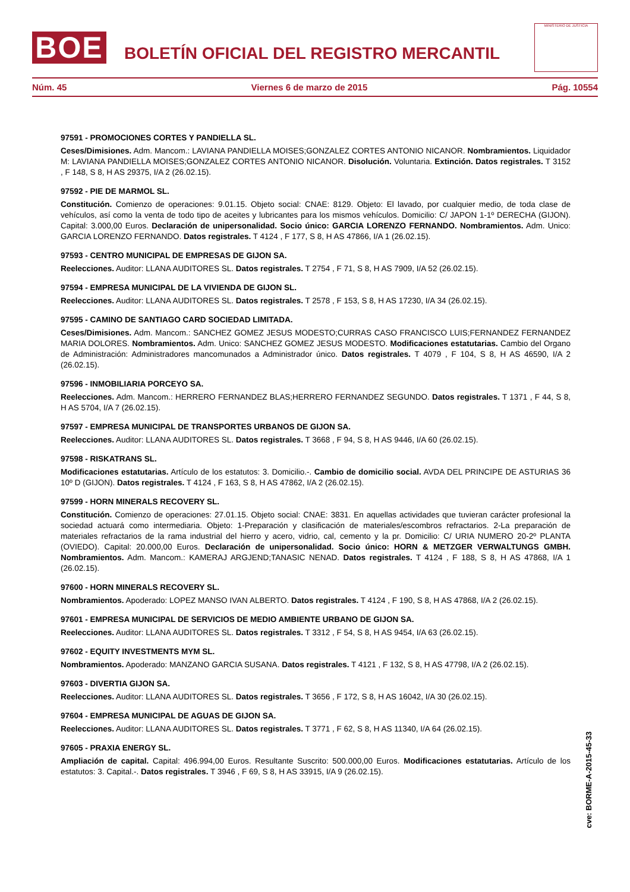BOE
BOLETÍN OFICIAL DEL REGISTRO MERCANTIL
MINISTERIO DE JUSTICIA
Núm. 45 Viernes 6 de marzo de 2015 Pág. 10554
97591 - PROMOCIONES CORTES Y PANDIELLA SL.
Ceses/Dimisiones. Adm. Mancom.: LAVIANA PANDIELLA MOISES;GONZALEZ CORTES ANTONIO NICANOR. Nombramientos. Liquidador M: LAVIANA PANDIELLA MOISES;GONZALEZ CORTES ANTONIO NICANOR. Disolución. Voluntaria. Extinción. Datos registrales. T 3152 , F 148, S 8, H AS 29375, I/A 2 (26.02.15).
97592 - PIE DE MARMOL SL.
Constitución. Comienzo de operaciones: 9.01.15. Objeto social: CNAE: 8129. Objeto: El lavado, por cualquier medio, de toda clase de vehículos, así como la venta de todo tipo de aceites y lubricantes para los mismos vehículos. Domicilio: C/ JAPON 1-1º DERECHA (GIJON). Capital: 3.000,00 Euros. Declaración de unipersonalidad. Socio único: GARCIA LORENZO FERNANDO. Nombramientos. Adm. Unico: GARCIA LORENZO FERNANDO. Datos registrales. T 4124 , F 177, S 8, H AS 47866, I/A 1 (26.02.15).
97593 - CENTRO MUNICIPAL DE EMPRESAS DE GIJON SA.
Reelecciones. Auditor: LLANA AUDITORES SL. Datos registrales. T 2754 , F 71, S 8, H AS 7909, I/A 52 (26.02.15).
97594 - EMPRESA MUNICIPAL DE LA VIVIENDA DE GIJON SL.
Reelecciones. Auditor: LLANA AUDITORES SL. Datos registrales. T 2578 , F 153, S 8, H AS 17230, I/A 34 (26.02.15).
97595 - CAMINO DE SANTIAGO CARD SOCIEDAD LIMITADA.
Ceses/Dimisiones. Adm. Mancom.: SANCHEZ GOMEZ JESUS MODESTO;CURRAS CASO FRANCISCO LUIS;FERNANDEZ FERNANDEZ MARIA DOLORES. Nombramientos. Adm. Unico: SANCHEZ GOMEZ JESUS MODESTO. Modificaciones estatutarias. Cambio del Organo de Administración: Administradores mancomunados a Administrador único. Datos registrales. T 4079 , F 104, S 8, H AS 46590, I/A 2 (26.02.15).
97596 - INMOBILIARIA PORCEYO SA.
Reelecciones. Adm. Mancom.: HERRERO FERNANDEZ BLAS;HERRERO FERNANDEZ SEGUNDO. Datos registrales. T 1371 , F 44, S 8, H AS 5704, I/A 7 (26.02.15).
97597 - EMPRESA MUNICIPAL DE TRANSPORTES URBANOS DE GIJON SA.
Reelecciones. Auditor: LLANA AUDITORES SL. Datos registrales. T 3668 , F 94, S 8, H AS 9446, I/A 60 (26.02.15).
97598 - RISKATRANS SL.
Modificaciones estatutarias. Artículo de los estatutos: 3. Domicilio.-. Cambio de domicilio social. AVDA DEL PRINCIPE DE ASTURIAS 36 10º D (GIJON). Datos registrales. T 4124 , F 163, S 8, H AS 47862, I/A 2 (26.02.15).
97599 - HORN MINERALS RECOVERY SL.
Constitución. Comienzo de operaciones: 27.01.15. Objeto social: CNAE: 3831. En aquellas actividades que tuvieran carácter profesional la sociedad actuará como intermediaria. Objeto: 1-Preparación y clasificación de materiales/escombros refractarios. 2-La preparación de materiales refractarios de la rama industrial del hierro y acero, vidrio, cal, cemento y la pr. Domicilio: C/ URIA NUMERO 20-2º PLANTA (OVIEDO). Capital: 20.000,00 Euros. Declaración de unipersonalidad. Socio único: HORN & METZGER VERWALTUNGS GMBH. Nombramientos. Adm. Mancom.: KAMERAJ ARGJEND;TANASIC NENAD. Datos registrales. T 4124 , F 188, S 8, H AS 47868, I/A 1 (26.02.15).
97600 - HORN MINERALS RECOVERY SL.
Nombramientos. Apoderado: LOPEZ MANSO IVAN ALBERTO. Datos registrales. T 4124 , F 190, S 8, H AS 47868, I/A 2 (26.02.15).
97601 - EMPRESA MUNICIPAL DE SERVICIOS DE MEDIO AMBIENTE URBANO DE GIJON SA.
Reelecciones. Auditor: LLANA AUDITORES SL. Datos registrales. T 3312 , F 54, S 8, H AS 9454, I/A 63 (26.02.15).
97602 - EQUITY INVESTMENTS MYM SL.
Nombramientos. Apoderado: MANZANO GARCIA SUSANA. Datos registrales. T 4121 , F 132, S 8, H AS 47798, I/A 2 (26.02.15).
97603 - DIVERTIA GIJON SA.
Reelecciones. Auditor: LLANA AUDITORES SL. Datos registrales. T 3656 , F 172, S 8, H AS 16042, I/A 30 (26.02.15).
97604 - EMPRESA MUNICIPAL DE AGUAS DE GIJON SA.
Reelecciones. Auditor: LLANA AUDITORES SL. Datos registrales. T 3771 , F 62, S 8, H AS 11340, I/A 64 (26.02.15).
97605 - PRAXIA ENERGY SL.
Ampliación de capital. Capital: 496.994,00 Euros. Resultante Suscrito: 500.000,00 Euros. Modificaciones estatutarias. Artículo de los estatutos: 3. Capital.-. Datos registrales. T 3946 , F 69, S 8, H AS 33915, I/A 9 (26.02.15).
cve: BORME-A-2015-45-33